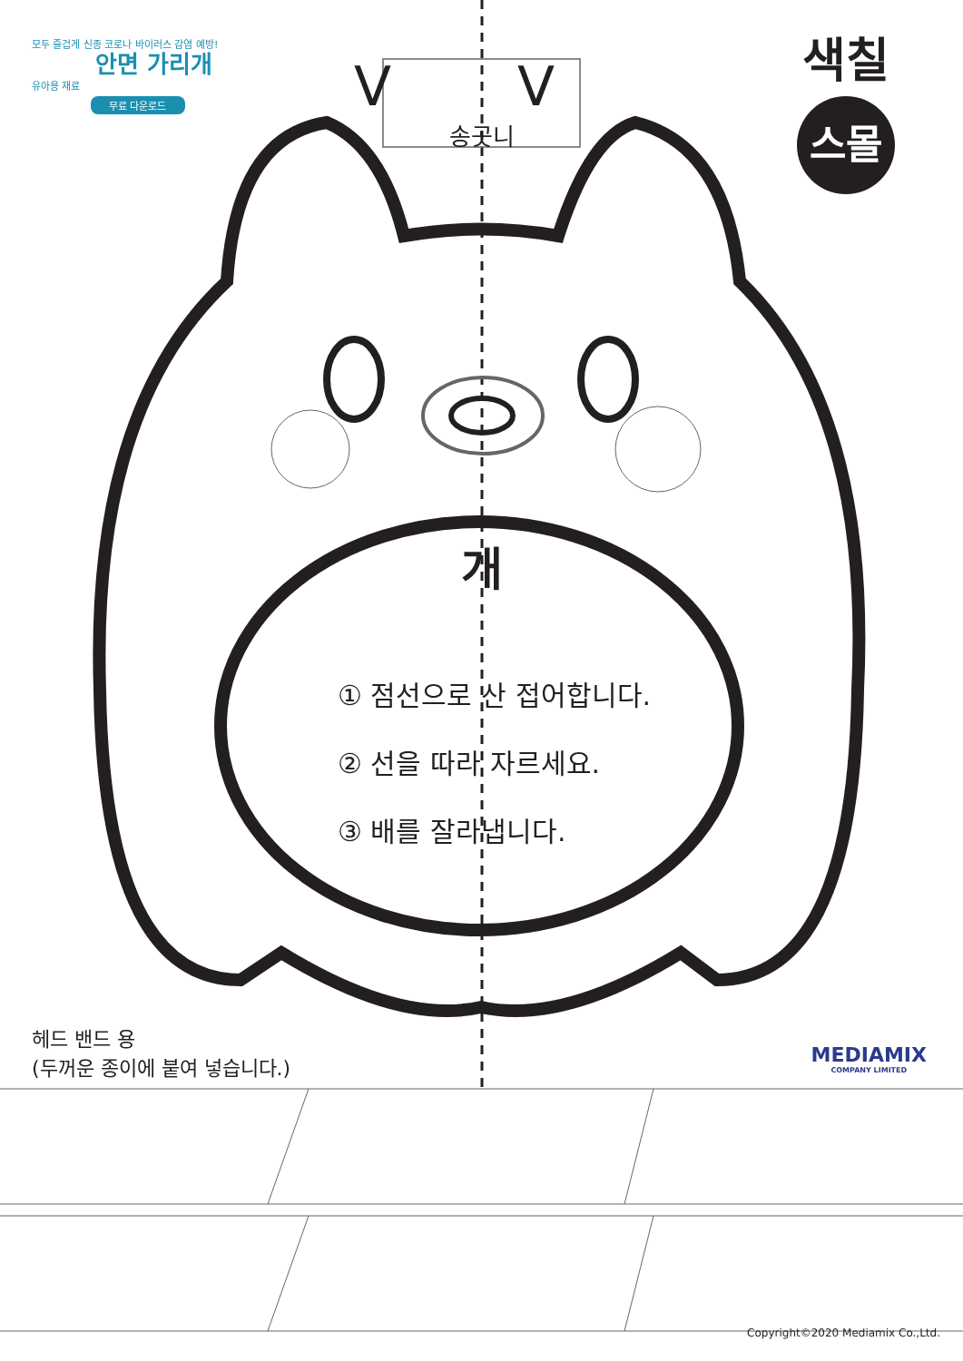모두 즐겁게 신종 코로나 바이러스 감염 예방!
안면 가리개
유아용 재료
무료 다운로드
색칠
스몰
V V
송곳니
개
① 점선으로 산 접어합니다.
② 선을 따라 자르세요.
③ 배를 잘라냅니다.
헤드 밴드 용
(두꺼운 종이에 붙여 넣습니다.)
MEDIAMIX
COMPANY LIMITED
Copyright©2020 Mediamix Co.,Ltd.